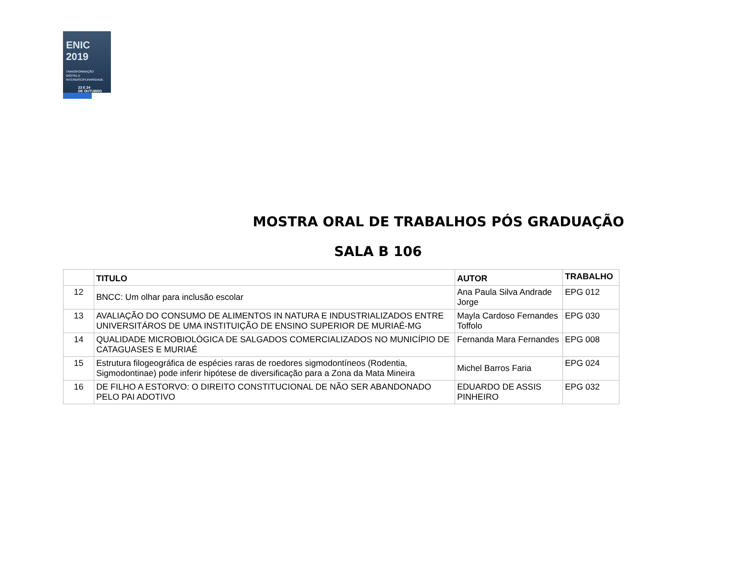ENIC 2019
TRANSFORMAÇÃO
DIGITAL E
INTERDISCIPLINARIDADE
23 E 24
DE OUTUBRO
MOSTRA ORAL DE TRABALHOS PÓS GRADUAÇÃO
SALA B 106
| | TITULO | AUTOR | TRABALHO |
| --- | --- | --- | --- |
| 12 | BNCC: Um olhar para inclusão escolar | Ana Paula Silva Andrade Jorge | EPG 012 |
| 13 | AVALIAÇÃO DO CONSUMO DE ALIMENTOS IN NATURA E INDUSTRIALIZADOS ENTRE UNIVERSITÁROS DE UMA INSTITUIÇÃO DE ENSINO SUPERIOR DE MURIAÉ-MG | Mayla Cardoso Fernandes Toffolo | EPG 030 |
| 14 | QUALIDADE MICROBIOLÓGICA DE SALGADOS COMERCIALIZADOS NO MUNICÍPIO DE CATAGUASES E MURIAÉ | Fernanda Mara Fernandes | EPG 008 |
| 15 | Estrutura filogeográfica de espécies raras de roedores sigmodontíneos (Rodentia, Sigmodontinae) pode inferir hipótese de diversificação para a Zona da Mata Mineira | Michel Barros Faria | EPG 024 |
| 16 | DE FILHO A ESTORVO: O DIREITO CONSTITUCIONAL DE NÃO SER ABANDONADO PELO PAI ADOTIVO | EDUARDO DE ASSIS PINHEIRO | EPG 032 |